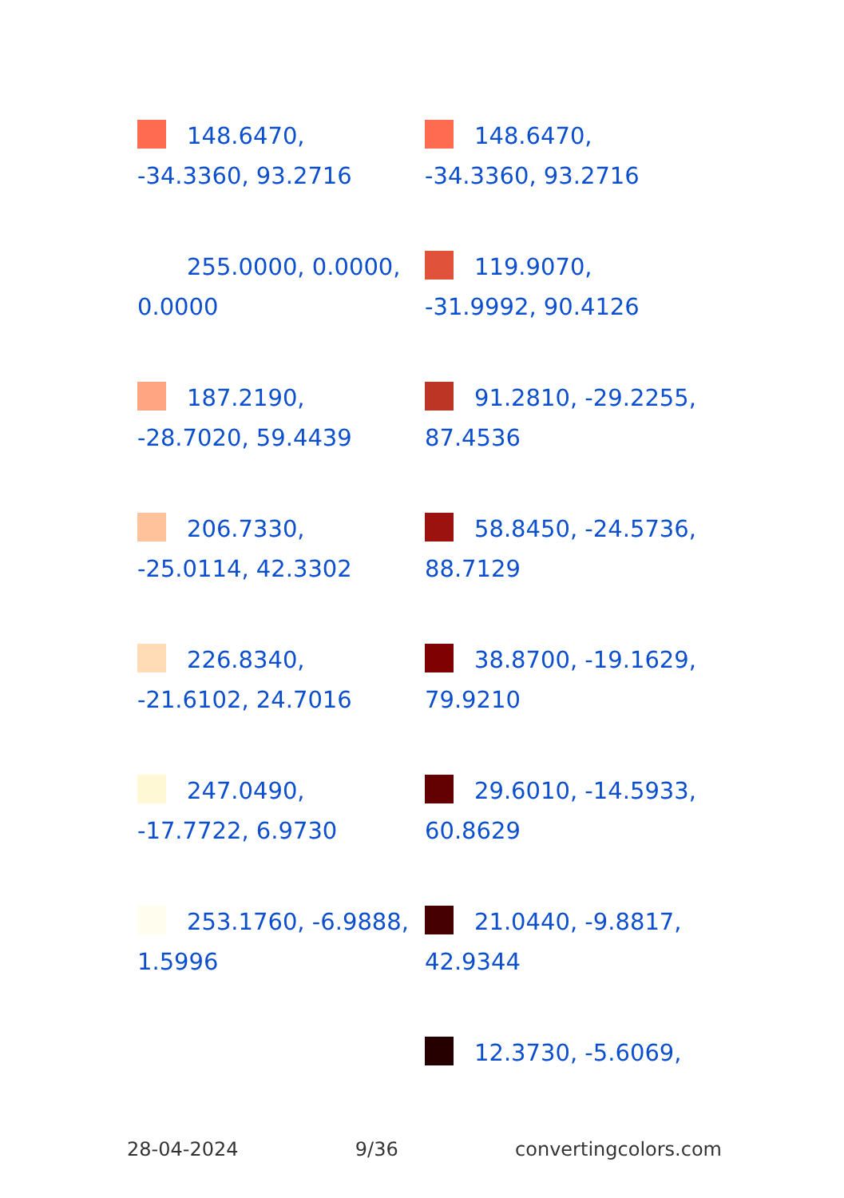148.6470,
-34.3360, 93.2716
255.0000, 0.0000,
0.0000
187.2190,
-28.7020, 59.4439
206.7330,
-25.0114, 42.3302
226.8340,
-21.6102, 24.7016
247.0490,
-17.7722, 6.9730
253.1760, -6.9888,
1.5996
148.6470,
-34.3360, 93.2716
119.9070,
-31.9992, 90.4126
91.2810, -29.2255,
87.4536
58.8450, -24.5736,
88.7129
38.8700, -19.1629,
79.9210
29.6010, -14.5933,
60.8629
21.0440, -9.8817,
42.9344
12.3730, -5.6069,
28-04-2024 9/36 convertingcolors.com